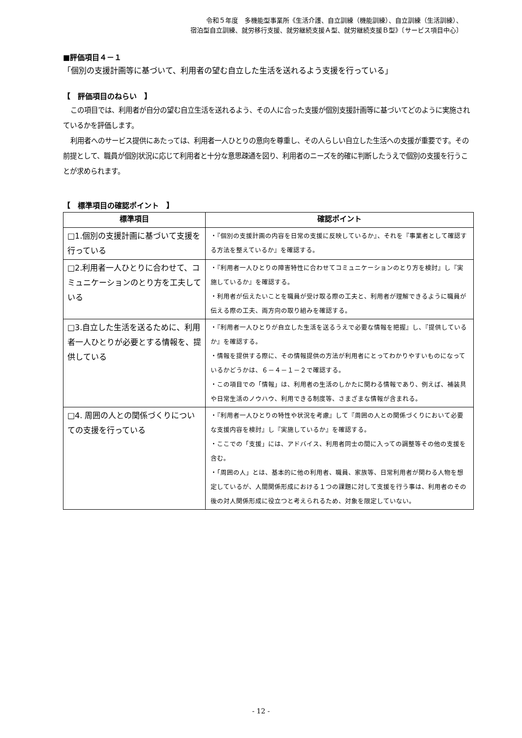令和５年度　多機能型事業所《生活介護、自立訓練（機能訓練）、自立訓練（生活訓練）、
宿泊型自立訓練、就労移行支援、就労継続支援Ａ型、就労継続支援Ｂ型》〔サービス項目中心〕
■評価項目４－１
「個別の支援計画等に基づいて、利用者の望む自立した生活を送れるよう支援を行っている」
【　評価項目のねらい　】
この項目では、利用者が自分の望む自立生活を送れるよう、その人に合った支援が個別支援計画等に基づいてどのように実施されているかを評価します。
利用者へのサービス提供にあたっては、利用者一人ひとりの意向を尊重し、その人らしい自立した生活への支援が重要です。その前提として、職員が個別状況に応じて利用者と十分な意思疎通を図り、利用者のニーズを的確に判断したうえで個別の支援を行うことが求められます。
【　標準項目の確認ポイント　】
| 標準項目 | 確認ポイント |
| --- | --- |
| □1.個別の支援計画に基づいて支援を行っている | ・『個別の支援計画の内容を日常の支援に反映しているか』、それを『事業者として確認する方法を整えているか』を確認する。 |
| □2.利用者一人ひとりに合わせて、コミュニケーションのとり方を工夫している | ・『利用者一人ひとりの障害特性に合わせてコミュニケーションのとり方を検討』し『実施しているか』を確認する。 ・利用者が伝えたいことを職員が受け取る際の工夫と、利用者が理解できるように職員が伝える際の工夫、両方向の取り組みを確認する。 |
| □3.自立した生活を送るために、利用者一人ひとりが必要とする情報を、提供している | ・『利用者一人ひとりが自立した生活を送るうえで必要な情報を把握』し、『提供しているか』を確認する。 ・情報を提供する際に、その情報提供の方法が利用者にとってわかりやすいものになっているかどうかは、６－４－１－２で確認する。 ・この項目での「情報」は、利用者の生活のしかたに関わる情報であり、例えば、補装具や日常生活のノウハウ、利用できる制度等、さまざまな情報が含まれる。 |
| □4. 周囲の人との関係づくりについての支援を行っている | ・『利用者一人ひとりの特性や状況を考慮』して『周囲の人との関係づくりにおいて必要な支援内容を検討』し『実施しているか』を確認する。 ・ここでの「支援」には、アドバイス、利用者同士の間に入っての調整等その他の支援を含む。 ・「周囲の人」とは、基本的に他の利用者、職員、家族等、日常利用者が関わる人物を想定しているが、人間関係形成における１つの課題に対して支援を行う事は、利用者のその後の対人関係形成に役立つと考えられるため、対象を限定していない。 |
- 12 -